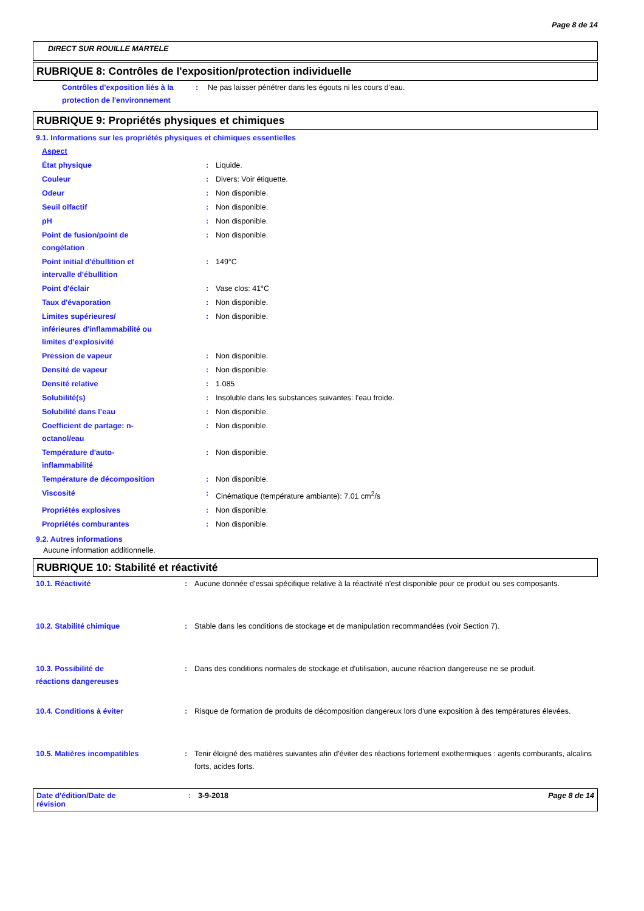Page 8 de 14
DIRECT SUR ROUILLE MARTELE
RUBRIQUE 8: Contrôles de l'exposition/protection individuelle
| Contrôles d'exposition liés à la protection de l'environnement | : | Ne pas laisser pénétrer dans les égouts ni les cours d’eau. |
RUBRIQUE 9: Propriétés physiques et chimiques
9.1. Informations sur les propriétés physiques et chimiques essentielles
| Aspect | | |
| État physique | : | Liquide. |
| Couleur | : | Divers: Voir étiquette. |
| Odeur | : | Non disponible. |
| Seuil olfactif | : | Non disponible. |
| pH | : | Non disponible. |
| Point de fusion/point de congélation | : | Non disponible. |
| Point initial d'ébullition et intervalle d'ébullition | : | 149°C |
| Point d'éclair | : | Vase clos: 41°C |
| Taux d'évaporation | : | Non disponible. |
| Limites supérieures/ inférieures d'inflammabilité ou limites d'explosivité | : | Non disponible. |
| Pression de vapeur | : | Non disponible. |
| Densité de vapeur | : | Non disponible. |
| Densité relative | : | 1.085 |
| Solubilité(s) | : | Insoluble dans les substances suivantes: l'eau froide. |
| Solubilité dans l’eau | : | Non disponible. |
| Coefficient de partage: n- octanol/eau | : | Non disponible. |
| Température d'auto- inflammabilité | : | Non disponible. |
| Température de décomposition | : | Non disponible. |
| Viscosité | : | Cinématique (température ambiante): 7.01 cm<sup>2</sup>/s |
| Propriétés explosives | : | Non disponible. |
| Propriétés comburantes | : | Non disponible. |
9.2. Autres informations
Aucune information additionnelle.
RUBRIQUE 10: Stabilité et réactivité
| 10.1. Réactivité | : | Aucune donnée d'essai spécifique relative à la réactivité n'est disponible pour ce produit ou ses composants. |
| 10.2. Stabilité chimique | : | Stable dans les conditions de stockage et de manipulation recommandées (voir Section 7). |
| 10.3. Possibilité de réactions dangereuses | : | Dans des conditions normales de stockage et d'utilisation, aucune réaction dangereuse ne se produit. |
| 10.4. Conditions à éviter | : | Risque de formation de produits de décomposition dangereux lors d'une exposition à des températures élevées. |
| 10.5. Matières incompatibles | : | Tenir éloigné des matières suivantes afin d'éviter des réactions fortement exothermiques : agents comburants, alcalins forts, acides forts. |
Date d'édition/Date de
révision
: 3-9-2018 Page 8 de 14